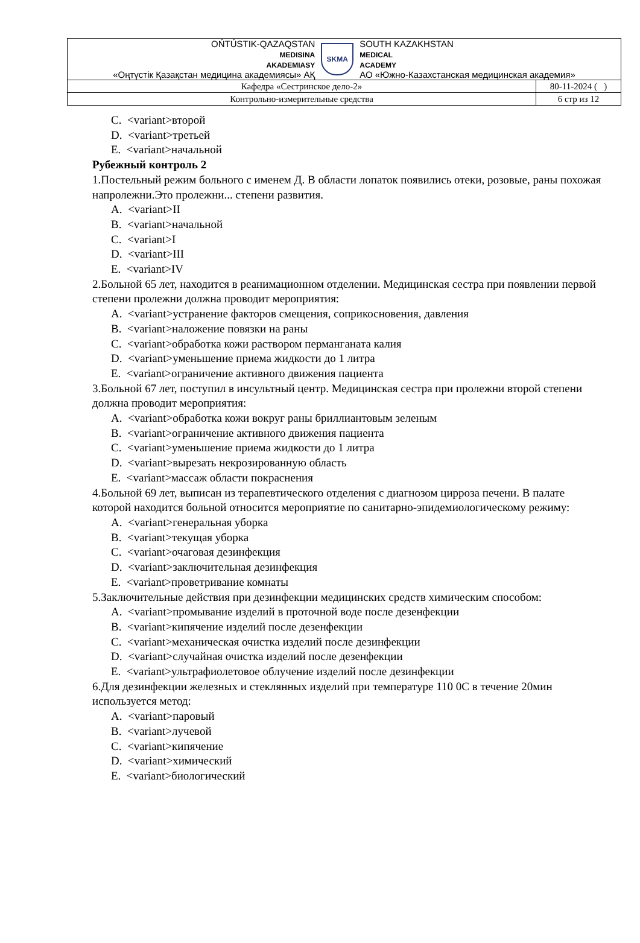| OŃTÚSTIK-QAZAQSTAN MEDISINA AKADEMIASY «Оңтүстік Қазақстан медицина академиясы» АҚ SKMA SOUTH KAZAKHSTAN MEDICAL ACADEMY АО «Южно-Казахстанская медицинская академия» | |
| Кафедра «Сестринское дело-2» | 80-11-2024 ( ) |
| Контрольно-измерительные средства | 6 стр из 12 |
C. <variant>второй
D. <variant>третьей
E. <variant>начальной
Рубежный контроль 2
1.Постельный режим больного с именем Д. В области лопаток появились отеки, розовые, раны похожая напролежни.Это пролежни... степени развития.
A. <variant>II
B. <variant>начальной
C. <variant>I
D. <variant>III
E. <variant>IV
2.Больной 65 лет, находится в реанимационном отделении. Медицинская сестра при появлении первой степени пролежни должна проводит мероприятия:
A. <variant>устранение факторов смещения, соприкосновения, давления
B. <variant>наложение повязки на раны
C. <variant>обработка кожи раствором перманганата калия
D. <variant>уменьшение приема жидкости до 1 литра
E. <variant>ограничение активного движения пациента
3.Больной 67 лет, поступил в инсультный центр. Медицинская сестра при пролежни второй степени должна проводит мероприятия:
A. <variant>обработка кожи вокруг раны бриллиантовым зеленым
B. <variant>ограничение активного движения пациента
C. <variant>уменьшение приема жидкости до 1 литра
D. <variant>вырезать некрозированную область
E. <variant>массаж области покраснения
4.Больной 69 лет, выписан из терапевтического отделения с диагнозом цирроза печени. В палате которой находится больной относится мероприятие по санитарно-эпидемиологическому режиму:
A. <variant>генеральная уборка
B. <variant>текущая уборка
C. <variant>очаговая дезинфекция
D. <variant>заключительная дезинфекция
E. <variant>проветривание комнаты
5.Заключительные действия при дезинфекции медицинских средств химическим способом:
A. <variant>промывание изделий в проточной воде после дезенфекции
B. <variant>кипячение изделий после дезенфекции
C. <variant>механическая очистка изделий после дезинфекции
D. <variant>случайная очистка изделий после дезенфекции
E. <variant>ультрафиолетовое облучение изделий после дезинфекции
6.Для дезинфекции железных и стеклянных изделий при температуре 110 0С в течение 20мин используется метод:
A. <variant>паровый
B. <variant>лучевой
C. <variant>кипячение
D. <variant>химический
E. <variant>биологический